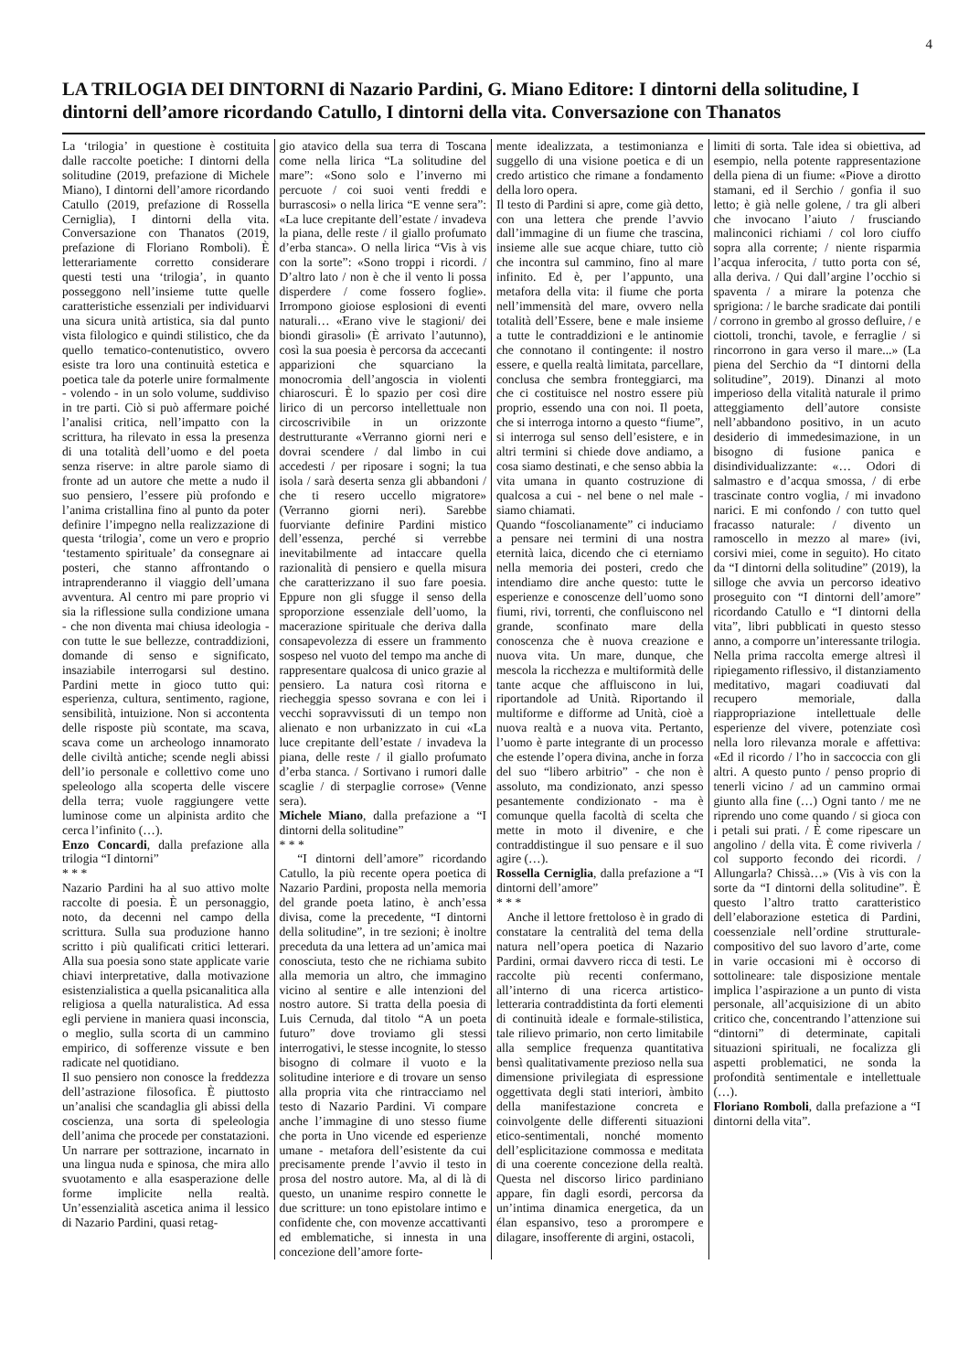4
LA TRILOGIA DEI DINTORNI di Nazario Pardini, G. Miano Editore: I dintorni della solitudine, I dintorni dell’amore ricordando Catullo, I dintorni della vita. Conversazione con Thanatos
La ‘trilogia’ in questione è costituita dalle raccolte poetiche: I dintorni della solitudine (2019, prefazione di Michele Miano), I dintorni dell’amore ricordando Catullo (2019, prefazione di Rossella Cerniglia), I dintorni della vita. Conversazione con Thanatos (2019, prefazione di Floriano Romboli). È letterariamente corretto considerare questi testi una ‘trilogia’, in quanto posseggono nell’insieme tutte quelle caratteristiche essenziali per individuarvi una sicura unità artistica, sia dal punto vista filologico e quindi stilistico, che da quello tematico-contenutistico, ovvero esiste tra loro una continuità estetica e poetica tale da poterle unire formalmente - volendo - in un solo volume, suddiviso in tre parti. Ciò si può affermare poiché l’analisi critica, nell’impatto con la scrittura, ha rilevato in essa la presenza di una totalità dell’uomo e del poeta senza riserve: in altre parole siamo di fronte ad un autore che mette a nudo il suo pensiero, l’essere più profondo e l’anima cristallina fino al punto da poter definire l’impegno nella realizzazione di questa ‘trilogia’, come un vero e proprio ‘testamento spirituale’ da consegnare ai posteri, che stanno affrontando o intraprenderanno il viaggio dell’umana avventura. Al centro mi pare proprio vi sia la riflessione sulla condizione umana - che non diventa mai chiusa ideologia - con tutte le sue bellezze, contraddizioni, domande di senso e significato, insaziabile interrogarsi sul destino. Pardini mette in gioco tutto qui: esperienza, cultura, sentimento, ragione, sensibilità, intuizione. Non si accontenta delle risposte più scontate, ma scava, scava come un archeologo innamorato delle civiltà antiche; scende negli abissi dell’io personale e collettivo come uno speleologo alla scoperta delle viscere della terra; vuole raggiungere vette luminose come un alpinista ardito che cerca l’infinito (…).
Enzo Concardi, dalla prefazione alla trilogia “I dintorni”
* * *
Nazario Pardini ha al suo attivo molte raccolte di poesia. È un personaggio, noto, da decenni nel campo della scrittura. Sulla sua produzione hanno scritto i più qualificati critici letterari. Alla sua poesia sono state applicate varie chiavi interpretative, dalla motivazione esistenzialistica a quella psicanalitica alla religiosa a quella naturalistica. Ad essa egli perviene in maniera quasi inconscia, o meglio, sulla scorta di un cammino empirico, di sofferenze vissute e ben radicate nel quotidiano.
Il suo pensiero non conosce la freddezza dell’astrazione filosofica. È piuttosto un’analisi che scandaglia gli abissi della coscienza, una sorta di speleologia dell’anima che procede per constatazioni. Un narrare per sottrazione, incarnato in una lingua nuda e spinosa, che mira allo svuotamento e alla esasperazione delle forme implicite nella realtà. Un’essenzialità ascetica anima il lessico di Nazario Pardini, quasi retag-
gio atavico della sua terra di Toscana come nella lirica “La solitudine del mare”: «Sono solo e l’inverno mi percuote / coi suoi venti freddi e burrascosi» o nella lirica “E venne sera”: «La luce crepitante dell’estate / invadeva la piana, delle reste / il giallo profumato d’erba stanca». O nella lirica “Vis à vis con la sorte”: «Sono troppi i ricordi. / D’altro lato / non è che il vento li possa disperdere / come fossero foglie». Irrompono gioiose esplosioni di eventi naturali… «Erano vive le stagioni/ dei biondi girasoli» (È arrivato l’autunno), così la sua poesia è percorsa da accecanti apparizioni che squarciano la monocromia dell’angoscia in violenti chiaroscuri. È lo spazio per così dire lirico di un percorso intellettuale non circoscrivibile in un orizzonte destrutturante «Verranno giorni neri e dovrai scendere / dal limbo in cui accedesti / per riposare i sogni; la tua isola / sarà deserta senza gli abbandoni / che ti resero uccello migratore» (Verranno giorni neri). Sarebbe fuorviante definire Pardini mistico dell’essenza, perché si verrebbe inevitabilmente ad intaccare quella razionalità di pensiero e quella misura che caratterizzano il suo fare poesia. Eppure non gli sfugge il senso della sproporzione essenziale dell’uomo, la macerazione spirituale che deriva dalla consapevolezza di essere un frammento sospeso nel vuoto del tempo ma anche di rappresentare qualcosa di unico grazie al pensiero. La natura così ritorna e riecheggia spesso sovrana e con lei i vecchi sopravvissuti di un tempo non alienato e non urbanizzato in cui «La luce crepitante dell’estate / invadeva la piana, delle reste / il giallo profumato d’erba stanca. / Sortivano i rumori dalle scaglie / di sterpaglie corrose» (Venne sera).
Michele Miano, dalla prefazione a “I dintorni della solitudine”
* * *
“I dintorni dell’amore” ricordando Catullo, la più recente opera poetica di Nazario Pardini, proposta nella memoria del grande poeta latino, è anch’essa divisa, come la precedente, “I dintorni della solitudine”, in tre sezioni; è inoltre preceduta da una lettera ad un’amica mai conosciuta, testo che ne richiama subito alla memoria un altro, che immagino vicino al sentire e alle intenzioni del nostro autore. Si tratta della poesia di Luis Cernuda, dal titolo “A un poeta futuro” dove troviamo gli stessi interrogativi, le stesse incognite, lo stesso bisogno di colmare il vuoto e la solitudine interiore e di trovare un senso alla propria vita che rintracciamo nel testo di Nazario Pardini. Vi compare anche l’immagine di uno stesso fiume che porta in Uno vicende ed esperienze umane - metafora dell’esistente da cui precisamente prende l’avvio il testo in prosa del nostro autore. Ma, al di là di questo, un unanime respiro connette le due scritture: un tono epistolare intimo e confidente che, con movenze accattivanti ed emblematiche, si innesta in una concezione dell’amore forte-
mente idealizzata, a testimonianza e suggello di una visione poetica e di un credo artistico che rimane a fondamento della loro opera.
Il testo di Pardini si apre, come già detto, con una lettera che prende l’avvio dall’immagine di un fiume che trascina, insieme alle sue acque chiare, tutto ciò che incontra sul cammino, fino al mare infinito. Ed è, per l’appunto, una metafora della vita: il fiume che porta nell’immensità del mare, ovvero nella totalità dell’Essere, bene e male insieme a tutte le contraddizioni e le antinomie che connotano il contingente: il nostro essere, e quella realtà limitata, parcellare, conclusa che sembra fronteggiarci, ma che ci costituisce nel nostro essere più proprio, essendo una con noi. Il poeta, che si interroga intorno a questo “fiume”, si interroga sul senso dell’esistere, e in altri termini si chiede dove andiamo, a cosa siamo destinati, e che senso abbia la vita umana in quanto costruzione di qualcosa a cui - nel bene o nel male - siamo chiamati.
Quando “foscolianamente” ci induciamo a pensare nei termini di una nostra eternità laica, dicendo che ci eterniamo nella memoria dei posteri, credo che intendiamo dire anche questo: tutte le esperienze e conoscenze dell’uomo sono fiumi, rivi, torrenti, che confluiscono nel grande, sconfinato mare della conoscenza che è nuova creazione e nuova vita. Un mare, dunque, che mescola la ricchezza e multiformità delle tante acque che affluiscono in lui, riportandole ad Unità. Riportando il multiforme e difforme ad Unità, cioè a nuova realtà e a nuova vita. Pertanto, l’uomo è parte integrante di un processo che estende l’opera divina, anche in forza del suo “libero arbitrio” - che non è assoluto, ma condizionato, anzi spesso pesantemente condizionato - ma è comunque quella facoltà di scelta che mette in moto il divenire, e che contraddistingue il suo pensare e il suo agire (…).
Rossella Cerniglia, dalla prefazione a “I dintorni dell’amore”
* * *
Anche il lettore frettoloso è in grado di constatare la centralità del tema della natura nell’opera poetica di Nazario Pardini, ormai davvero ricca di testi. Le raccolte più recenti confermano, all’interno di una ricerca artistico-letteraria contraddistinta da forti elementi di continuità ideale e formale-stilistica, tale rilievo primario, non certo limitabile alla semplice frequenza quantitativa bensì qualitativamente prezioso nella sua dimensione privilegiata di espressione oggettivata degli stati interiori, àmbito della manifestazione concreta e coinvolgente delle differenti situazioni etico-sentimentali, nonché momento dell’esplicitazione commossa e meditata di una coerente concezione della realtà. Questa nel discorso lirico pardiniano appare, fin dagli esordi, percorsa da un’intima dinamica energetica, da un élan espansivo, teso a prorompere e dilagare, insofferente di argini, ostacoli,
limiti di sorta. Tale idea si obiettiva, ad esempio, nella potente rappresentazione della piena di un fiume: «Piove a dirotto stamani, ed il Serchio / gonfia il suo letto; è già nelle golene, / tra gli alberi che invocano l’aiuto / frusciando malinconici richiami / col loro ciuffo sopra alla corrente; / niente risparmia l’acqua inferocita, / tutto porta con sé, alla deriva. / Qui dall’argine l’occhio si spaventa / a mirare la potenza che sprigiona: / le barche sradicate dai pontili / corrono in grembo al grosso defluire, / e ciottoli, tronchi, tavole, e ferraglie / si rincorrono in gara verso il mare...» (La piena del Serchio da “I dintorni della solitudine”, 2019). Dinanzi al moto imperioso della vitalità naturale il primo atteggiamento dell’autore consiste nell’abbandono positivo, in un acuto desiderio di immedesimazione, in un bisogno di fusione panica e disindividualizzante: «… Odori di salmastro e d’acqua smossa, / di erbe trascinate contro voglia, / mi invadono narici. E mi confondo / con tutto quel fracasso naturale: / divento un ramoscello in mezzo al mare» (ivi, corsivi miei, come in seguito). Ho citato da “I dintorni della solitudine” (2019), la silloge che avvia un percorso ideativo proseguito con “I dintorni dell’amore” ricordando Catullo e “I dintorni della vita”, libri pubblicati in questo stesso anno, a comporre un’interessante trilogia.
Nella prima raccolta emerge altresì il ripiegamento riflessivo, il distanziamento meditativo, magari coadiuvati dal recupero memoriale, dalla riappropriazione intellettuale delle esperienze del vivere, potenziate così nella loro rilevanza morale e affettiva: «Ed il ricordo / l’ho in saccoccia con gli altri. A questo punto / penso proprio di tenerli vicino / ad un cammino ormai giunto alla fine (…) Ogni tanto / me ne riprendo uno come quando / si gioca con i petali sui prati. / È come ripescare un angolino / della vita. È come riviverla / col supporto fecondo dei ricordi. / Allungarla? Chissà…» (Vis à vis con la sorte da “I dintorni della solitudine”. È questo l’altro tratto caratteristico dell’elaborazione estetica di Pardini, coessenziale nell’ordine strutturale-compositivo del suo lavoro d’arte, come in varie occasioni mi è occorso di sottolineare: tale disposizione mentale implica l’aspirazione a un punto di vista personale, all’acquisizione di un abito critico che, concentrando l’attenzione sui “dintorni” di determinate, capitali situazioni spirituali, ne focalizza gli aspetti problematici, ne sonda la profondità sentimentale e intellettuale (…).
Floriano Romboli, dalla prefazione a “I dintorni della vita”.